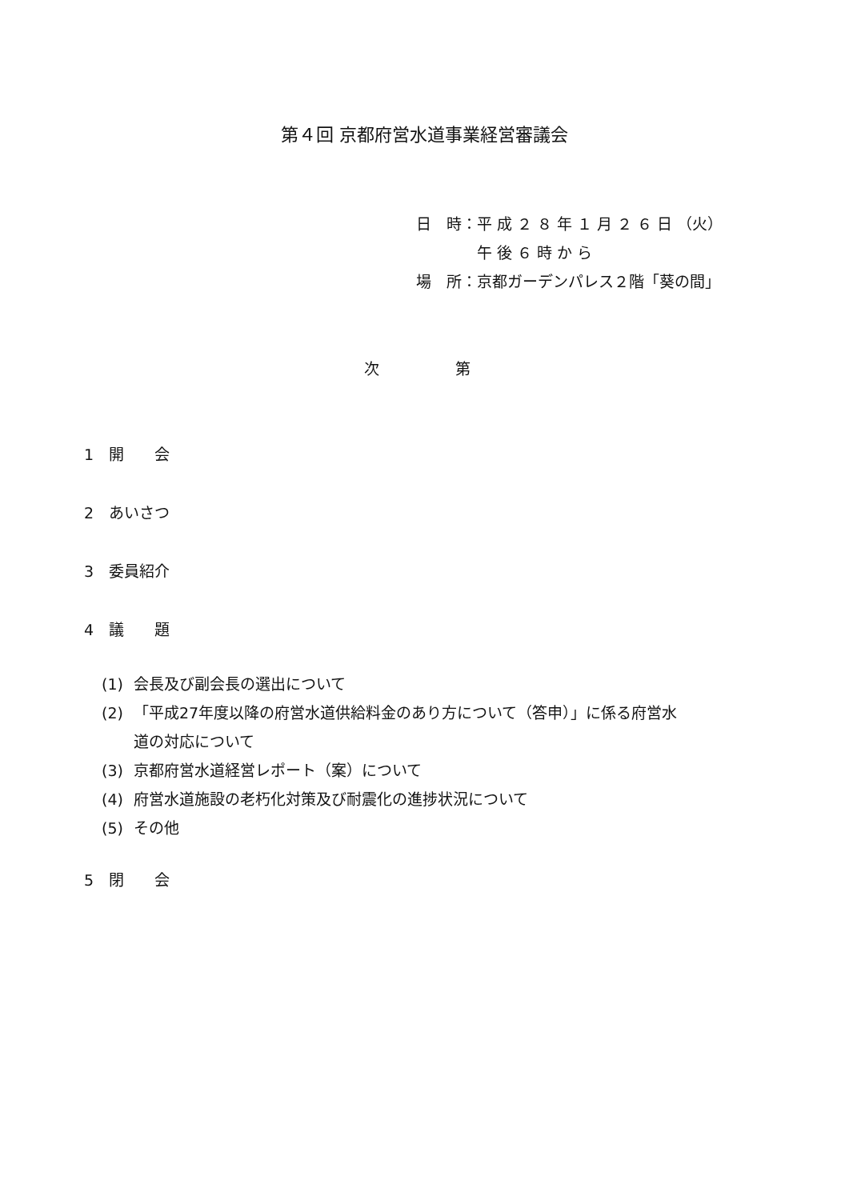第４回 京都府営水道事業経営審議会
日　時：平 成 ２ ８ 年 １ 月 ２ ６ 日 （火）
　　　　午 後 ６ 時 か ら
場　所：京都ガーデンパレス２階「葵の間」
次　　　　　第
1　開　　会
2　あいさつ
3　委員紹介
4　議　　題
(1) 会長及び副会長の選出について
(2) 「平成27年度以降の府営水道供給料金のあり方について（答申）」に係る府営水
道の対応について
(3) 京都府営水道経営レポート（案）について
(4) 府営水道施設の老朽化対策及び耐震化の進捗状況について
(5) その他
5　閉　　会